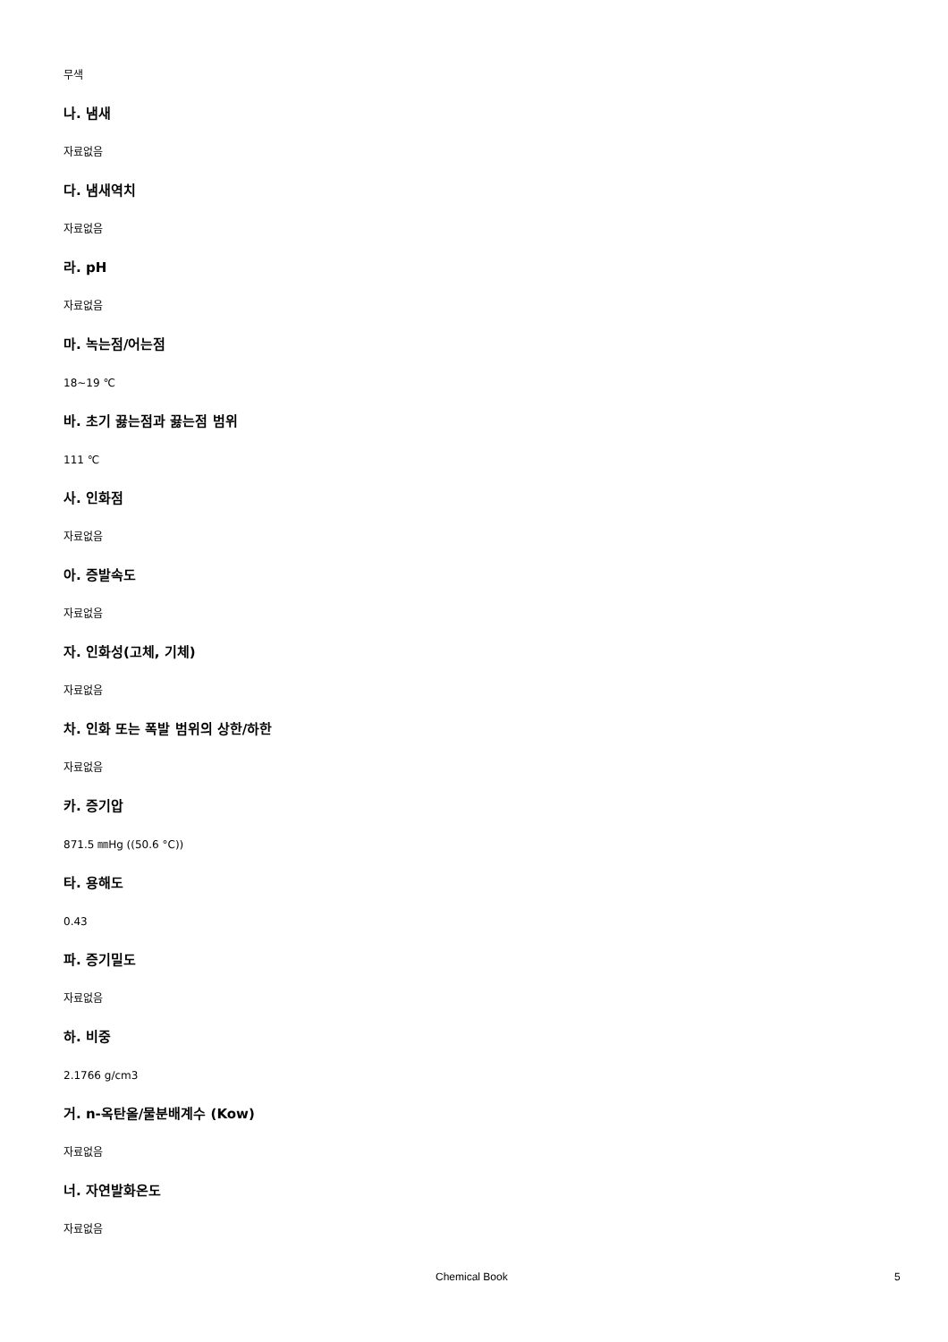무색
나. 냄새
자료없음
다. 냄새역치
자료없음
라. pH
자료없음
마. 녹는점/어는점
18~19 ℃
바. 초기 끓는점과 끓는점 범위
111 ℃
사. 인화점
자료없음
아. 증발속도
자료없음
자. 인화성(고체, 기체)
자료없음
차. 인화 또는 폭발 범위의 상한/하한
자료없음
카. 증기압
871.5 ㎜Hg ((50.6 °C))
타. 용해도
0.43
파. 증기밀도
자료없음
하. 비중
2.1766 g/cm3
거. n-옥탄올/물분배계수 (Kow)
자료없음
너. 자연발화온도
자료없음
Chemical Book 5